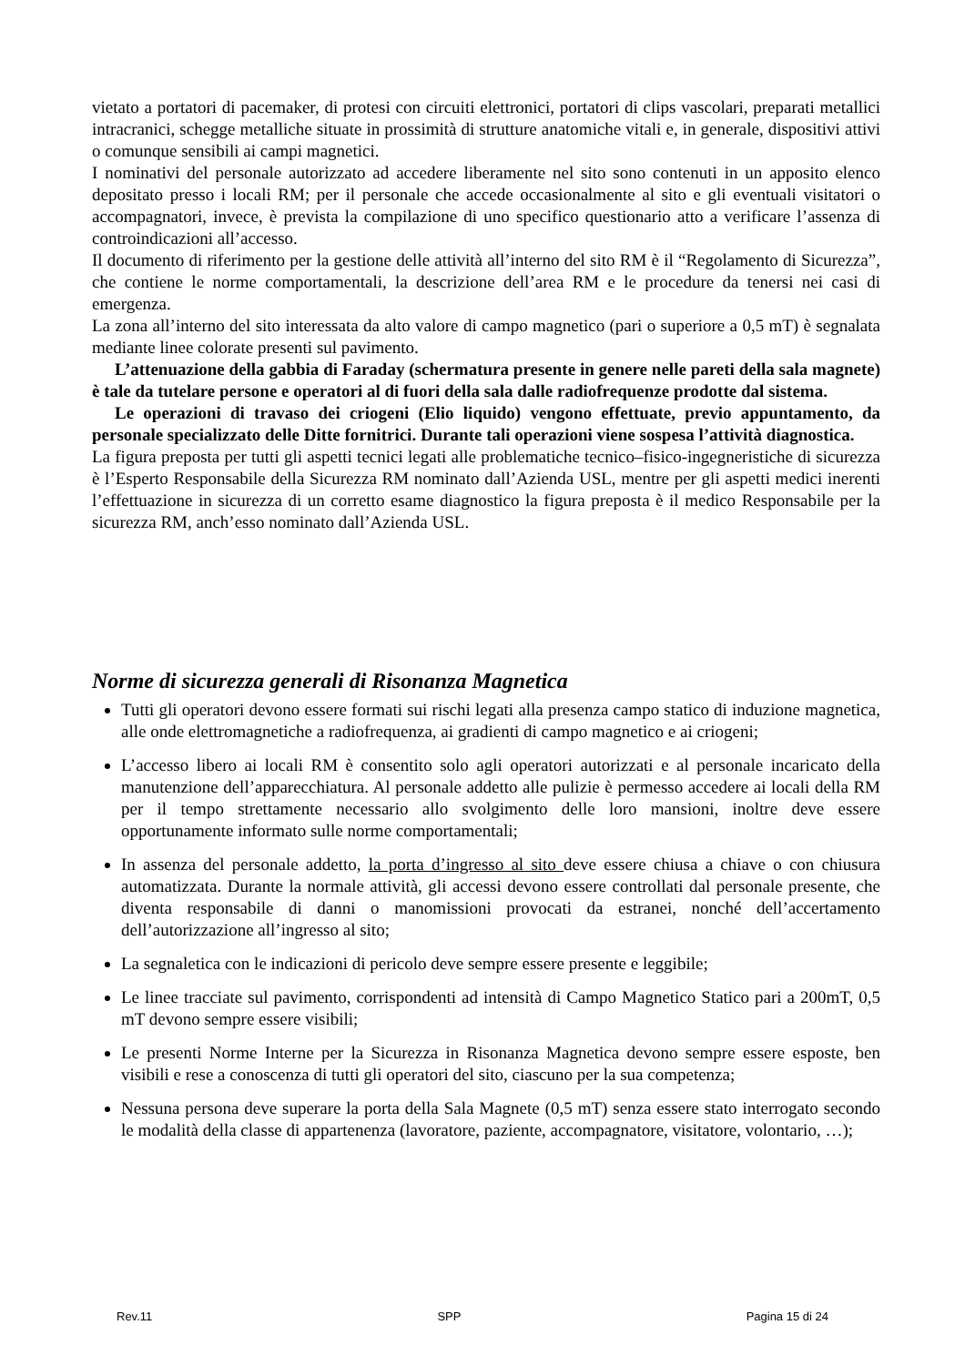vietato a portatori di pacemaker, di protesi con circuiti elettronici, portatori di clips vascolari, preparati metallici intracranici, schegge metalliche situate in prossimità di strutture anatomiche vitali e, in generale, dispositivi attivi o comunque sensibili ai campi magnetici.
I nominativi del personale autorizzato ad accedere liberamente nel sito sono contenuti in un apposito elenco depositato presso i locali RM; per il personale che accede occasionalmente al sito e gli eventuali visitatori o accompagnatori, invece, è prevista la compilazione di uno specifico questionario atto a verificare l’assenza di controindicazioni all’accesso.
Il documento di riferimento per la gestione delle attività all’interno del sito RM è il “Regolamento di Sicurezza”, che contiene le norme comportamentali, la descrizione dell’area RM e le procedure da tenersi nei casi di emergenza.
La zona all’interno del sito interessata da alto valore di campo magnetico (pari o superiore a 0,5 mT) è segnalata mediante linee colorate presenti sul pavimento.
L’attenuazione della gabbia di Faraday (schermatura presente in genere nelle pareti della sala magnete) è tale da tutelare persone e operatori al di fuori della sala dalle radiofrequenze prodotte dal sistema.
Le operazioni di travaso dei criogeni (Elio liquido) vengono effettuate, previo appuntamento, da personale specializzato delle Ditte fornitrici. Durante tali operazioni viene sospesa l’attività diagnostica.
La figura preposta per tutti gli aspetti tecnici legati alle problematiche tecnico–fisico-ingegneristiche di sicurezza è l’Esperto Responsabile della Sicurezza RM nominato dall’Azienda USL, mentre per gli aspetti medici inerenti l’effettuazione in sicurezza di un corretto esame diagnostico la figura preposta è il medico Responsabile per la sicurezza RM, anch’esso nominato dall’Azienda USL.
Norme di sicurezza generali di Risonanza Magnetica
Tutti gli operatori devono essere formati sui rischi legati alla presenza campo statico di induzione magnetica, alle onde elettromagnetiche a radiofrequenza, ai gradienti di campo magnetico e ai criogeni;
L’accesso libero ai locali RM è consentito solo agli operatori autorizzati e al personale incaricato della manutenzione dell’apparecchiatura. Al personale addetto alle pulizie è permesso accedere ai locali della RM per il tempo strettamente necessario allo svolgimento delle loro mansioni, inoltre deve essere opportunamente informato sulle norme comportamentali;
In assenza del personale addetto, la porta d’ingresso al sito deve essere chiusa a chiave o con chiusura automatizzata. Durante la normale attività, gli accessi devono essere controllati dal personale presente, che diventa responsabile di danni o manomissioni provocati da estranei, nonché dell’accertamento dell’autorizzazione all’ingresso al sito;
La segnaletica con le indicazioni di pericolo deve sempre essere presente e leggibile;
Le linee tracciate sul pavimento, corrispondenti ad intensità di Campo Magnetico Statico pari a 200mT, 0,5 mT devono sempre essere visibili;
Le presenti Norme Interne per la Sicurezza in Risonanza Magnetica devono sempre essere esposte, ben visibili e rese a conoscenza di tutti gli operatori del sito, ciascuno per la sua competenza;
Nessuna persona deve superare la porta della Sala Magnete (0,5 mT) senza essere stato interrogato secondo le modalità della classe di appartenenza (lavoratore, paziente, accompagnatore, visitatore, volontario, …);
Rev.11 SPP Pagina 15 di 24